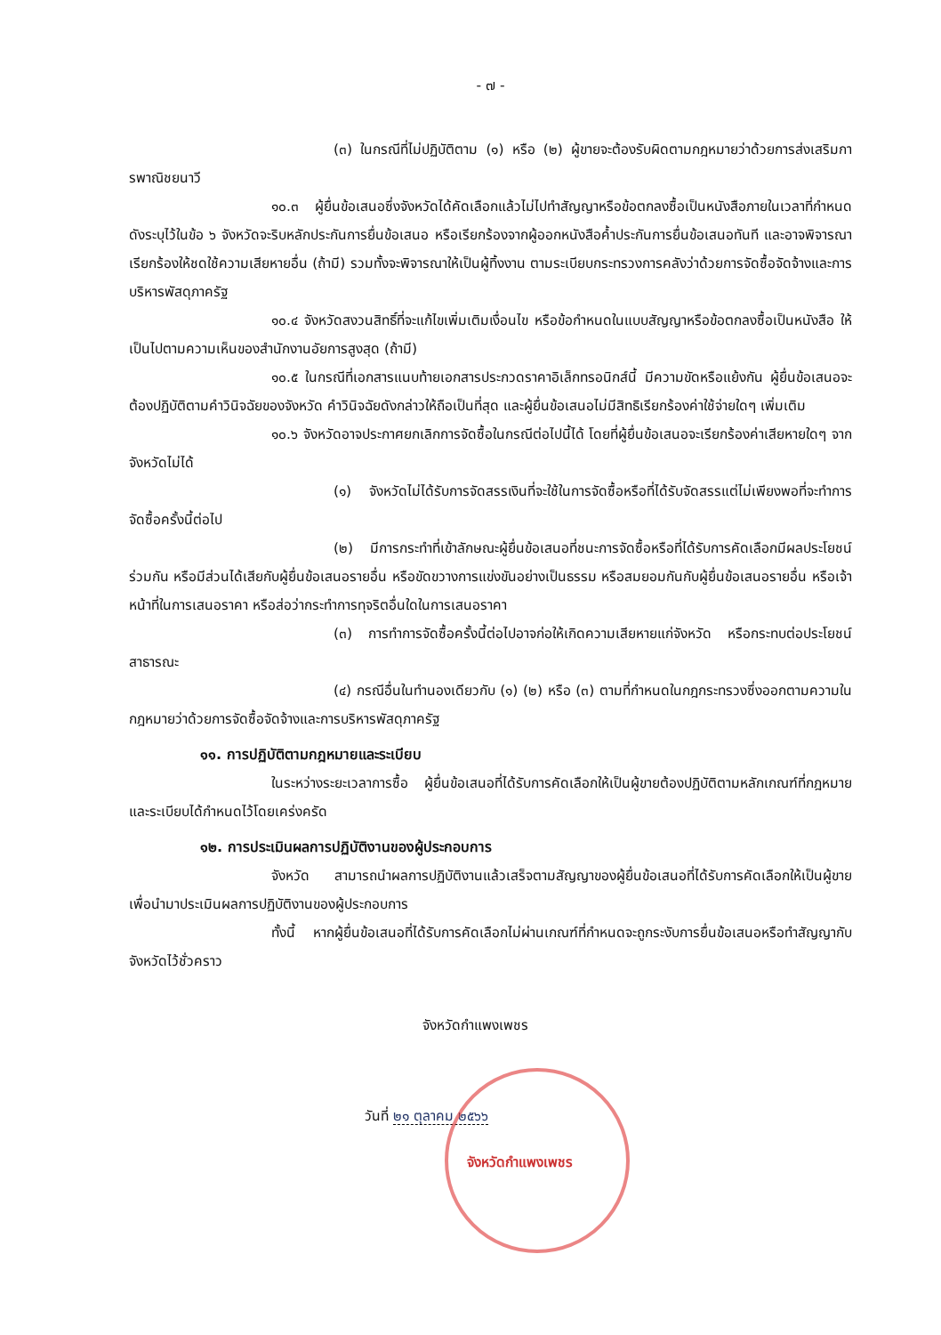- ๗ -
(๓) ในกรณีที่ไม่ปฏิบัติตาม (๑) หรือ (๒) ผู้ขายจะต้องรับผิดตามกฎหมายว่าด้วยการส่งเสริมการพาณิชยนาวี
๑๐.๓ ผู้ยื่นข้อเสนอซึ่งจังหวัดได้คัดเลือกแล้วไม่ไปทำสัญญาหรือข้อตกลงซื้อเป็นหนังสือภายในเวลาที่กำหนด ดังระบุไว้ในข้อ ๖ จังหวัดจะริบหลักประกันการยื่นข้อเสนอ หรือเรียกร้องจากผู้ออกหนังสือค้ำประกันการยื่นข้อเสนอทันที และอาจพิจารณาเรียกร้องให้ชดใช้ความเสียหายอื่น (ถ้ามี) รวมทั้งจะพิจารณาให้เป็นผู้ทิ้งงาน ตามระเบียบกระทรวงการคลังว่าด้วยการจัดซื้อจัดจ้างและการบริหารพัสดุภาครัฐ
๑๐.๔ จังหวัดสงวนสิทธิ์ที่จะแก้ไขเพิ่มเติมเงื่อนไข หรือข้อกำหนดในแบบสัญญาหรือข้อตกลงซื้อเป็นหนังสือ ให้เป็นไปตามความเห็นของสำนักงานอัยการสูงสุด (ถ้ามี)
๑๐.๕ ในกรณีที่เอกสารแนบท้ายเอกสารประกวดราคาอิเล็กทรอนิกส์นี้ มีความขัดหรือแย้งกัน ผู้ยื่นข้อเสนอจะต้องปฏิบัติตามคำวินิจฉัยของจังหวัด คำวินิจฉัยดังกล่าวให้ถือเป็นที่สุด และผู้ยื่นข้อเสนอไม่มีสิทธิเรียกร้องค่าใช้จ่ายใดๆ เพิ่มเติม
๑๐.๖ จังหวัดอาจประกาศยกเลิกการจัดซื้อในกรณีต่อไปนี้ได้ โดยที่ผู้ยื่นข้อเสนอจะเรียกร้องค่าเสียหายใดๆ จากจังหวัดไม่ได้
(๑) จังหวัดไม่ได้รับการจัดสรรเงินที่จะใช้ในการจัดซื้อหรือที่ได้รับจัดสรรแต่ไม่เพียงพอที่จะทำการจัดซื้อครั้งนี้ต่อไป
(๒) มีการกระทำที่เข้าลักษณะผู้ยื่นข้อเสนอที่ชนะการจัดซื้อหรือที่ได้รับการคัดเลือกมีผลประโยชน์ร่วมกัน หรือมีส่วนได้เสียกับผู้ยื่นข้อเสนอรายอื่น หรือขัดขวางการแข่งขันอย่างเป็นธรรม หรือสมยอมกันกับผู้ยื่นข้อเสนอรายอื่น หรือเจ้าหน้าที่ในการเสนอราคา หรือส่อว่ากระทำการทุจริตอื่นใดในการเสนอราคา
(๓) การทำการจัดซื้อครั้งนี้ต่อไปอาจก่อให้เกิดความเสียหายแก่จังหวัด หรือกระทบต่อประโยชน์สาธารณะ
(๔) กรณีอื่นในทำนองเดียวกับ (๑) (๒) หรือ (๓) ตามที่กำหนดในกฎกระทรวงซึ่งออกตามความในกฎหมายว่าด้วยการจัดซื้อจัดจ้างและการบริหารพัสดุภาครัฐ
๑๑. การปฏิบัติตามกฎหมายและระเบียบ
ในระหว่างระยะเวลาการซื้อ ผู้ยื่นข้อเสนอที่ได้รับการคัดเลือกให้เป็นผู้ขายต้องปฏิบัติตามหลักเกณฑ์ที่กฎหมายและระเบียบได้กำหนดไว้โดยเคร่งครัด
๑๒. การประเมินผลการปฏิบัติงานของผู้ประกอบการ
จังหวัด สามารถนำผลการปฏิบัติงานแล้วเสร็จตามสัญญาของผู้ยื่นข้อเสนอที่ได้รับการคัดเลือกให้เป็นผู้ขายเพื่อนำมาประเมินผลการปฏิบัติงานของผู้ประกอบการ
ทั้งนี้ หากผู้ยื่นข้อเสนอที่ได้รับการคัดเลือกไม่ผ่านเกณฑ์ที่กำหนดจะถูกระงับการยื่นข้อเสนอหรือทำสัญญากับจังหวัดไว้ชั่วคราว
จังหวัดกำแพงเพชร
วันที่ ๒๑ ตุลาคม ๒๕๖๖
จังหวัดกำแพงเพชร